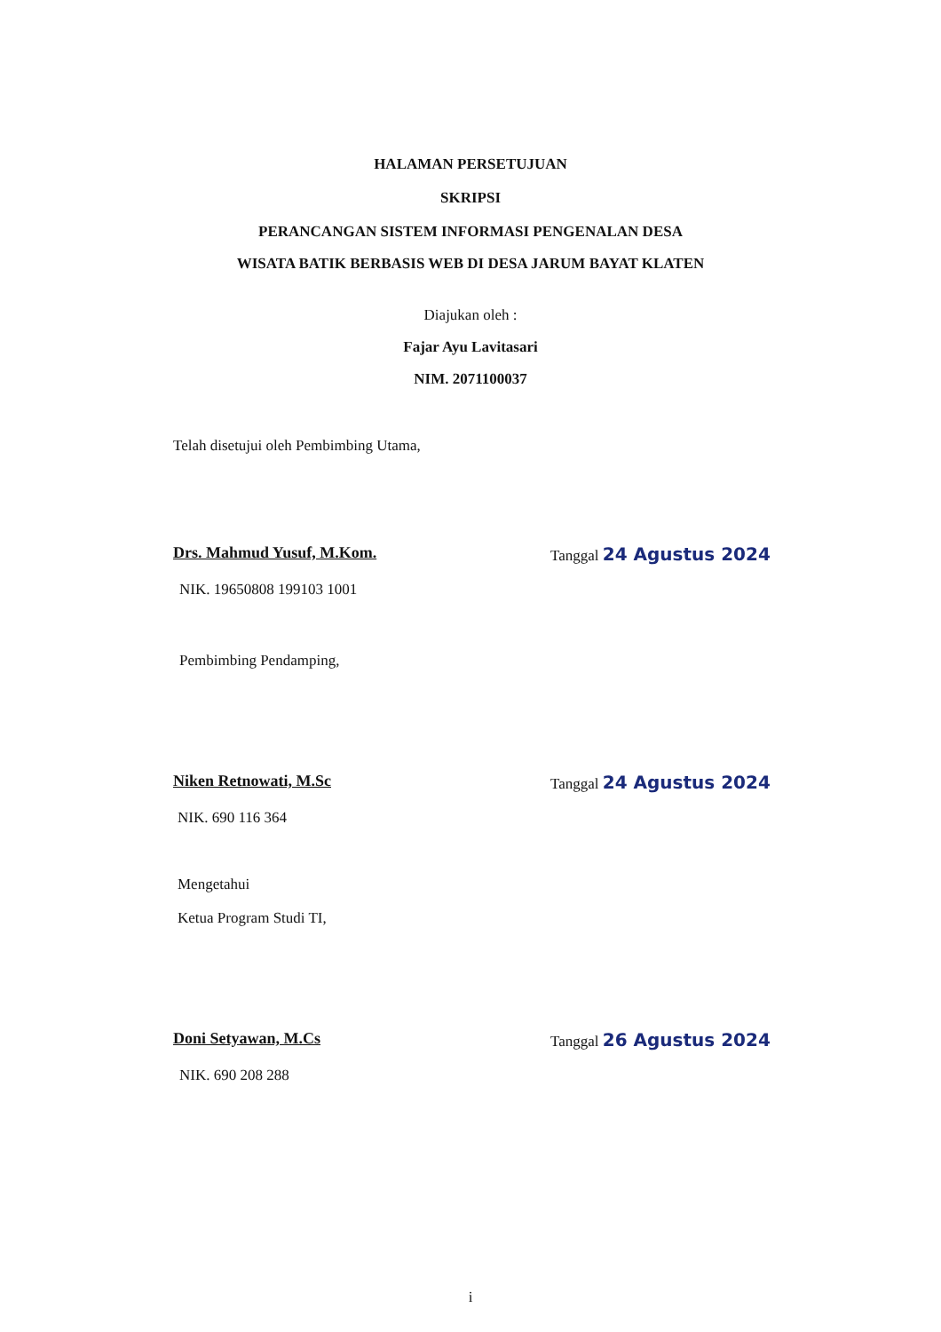HALAMAN PERSETUJUAN
SKRIPSI
PERANCANGAN SISTEM INFORMASI PENGENALAN DESA
WISATA BATIK BERBASIS WEB DI DESA JARUM BAYAT KLATEN
Diajukan oleh :
Fajar Ayu Lavitasari
NIM. 2071100037
Telah disetujui oleh Pembimbing Utama,
Drs. Mahmud Yusuf, M.Kom. Tanggal 24 Agustus 2024
NIK. 19650808 199103 1001
Pembimbing Pendamping,
Niken Retnowati, M.Sc Tanggal 24 Agustus 2024
NIK. 690 116 364
Mengetahui
Ketua Program Studi TI,
Doni Setyawan, M.Cs Tanggal 26 Agustus 2024
NIK. 690 208 288
i